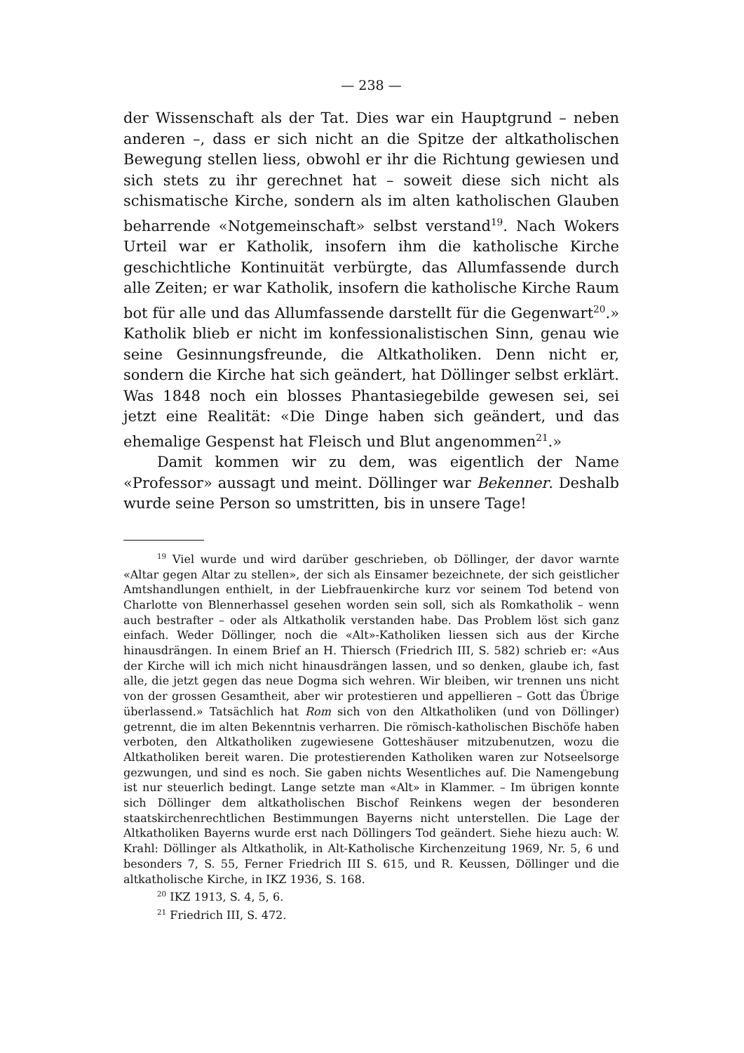— 238 —
der Wissenschaft als der Tat. Dies war ein Hauptgrund – neben anderen –, dass er sich nicht an die Spitze der altkatholischen Bewegung stellen liess, obwohl er ihr die Richtung gewiesen und sich stets zu ihr gerechnet hat – soweit diese sich nicht als schismatische Kirche, sondern als im alten katholischen Glauben beharrende «Notgemeinschaft» selbst verstand<sup>19</sup>. Nach Wokers Urteil war er Katholik, insofern ihm die katholische Kirche geschichtliche Kontinuität verbürgte, das Allumfassende durch alle Zeiten; er war Katholik, insofern die katholische Kirche Raum bot für alle und das Allumfassende darstellt für die Gegenwart<sup>20</sup>.» Katholik blieb er nicht im konfessionalistischen Sinn, genau wie seine Gesinnungsfreunde, die Altkatholiken. Denn nicht er, sondern die Kirche hat sich geändert, hat Döllinger selbst erklärt. Was 1848 noch ein blosses Phantasiegebilde gewesen sei, sei jetzt eine Realität: «Die Dinge haben sich geändert, und das ehemalige Gespenst hat Fleisch und Blut angenommen<sup>21</sup>.»
Damit kommen wir zu dem, was eigentlich der Name «Professor» aussagt und meint. Döllinger war Bekenner. Deshalb wurde seine Person so umstritten, bis in unsere Tage!
<sup>19</sup> Viel wurde und wird darüber geschrieben, ob Döllinger, der davor warnte «Altar gegen Altar zu stellen», der sich als Einsamer bezeichnete, der sich geistlicher Amtshandlungen enthielt, in der Liebfrauenkirche kurz vor seinem Tod betend von Charlotte von Blennerhassel gesehen worden sein soll, sich als Romkatholik – wenn auch bestrafter – oder als Altkatholik verstanden habe. Das Problem löst sich ganz einfach. Weder Döllinger, noch die «Alt»-Katholiken liessen sich aus der Kirche hinausdrängen. In einem Brief an H. Thiersch (Friedrich III, S. 582) schrieb er: «Aus der Kirche will ich mich nicht hinausdrängen lassen, und so denken, glaube ich, fast alle, die jetzt gegen das neue Dogma sich wehren. Wir bleiben, wir trennen uns nicht von der grossen Gesamtheit, aber wir protestieren und appellieren – Gott das Übrige überlassend.» Tatsächlich hat Rom sich von den Altkatholiken (und von Döllinger) getrennt, die im alten Bekenntnis verharren. Die römisch-katholischen Bischöfe haben verboten, den Altkatholiken zugewiesene Gotteshäuser mitzubenutzen, wozu die Altkatholiken bereit waren. Die protestierenden Katholiken waren zur Notseelsorge gezwungen, und sind es noch. Sie gaben nichts Wesentliches auf. Die Namengebung ist nur steuerlich bedingt. Lange setzte man «Alt» in Klammer. – Im übrigen konnte sich Döllinger dem altkatholischen Bischof Reinkens wegen der besonderen staatskirchenrechtlichen Bestimmungen Bayerns nicht unterstellen. Die Lage der Altkatholiken Bayerns wurde erst nach Döllingers Tod geändert. Siehe hiezu auch: W. Krahl: Döllinger als Altkatholik, in Alt-Katholische Kirchenzeitung 1969, Nr. 5, 6 und besonders 7, S. 55, Ferner Friedrich III S. 615, und R. Keussen, Döllinger und die altkatholische Kirche, in IKZ 1936, S. 168.
<sup>20</sup> IKZ 1913, S. 4, 5, 6.
<sup>21</sup> Friedrich III, S. 472.